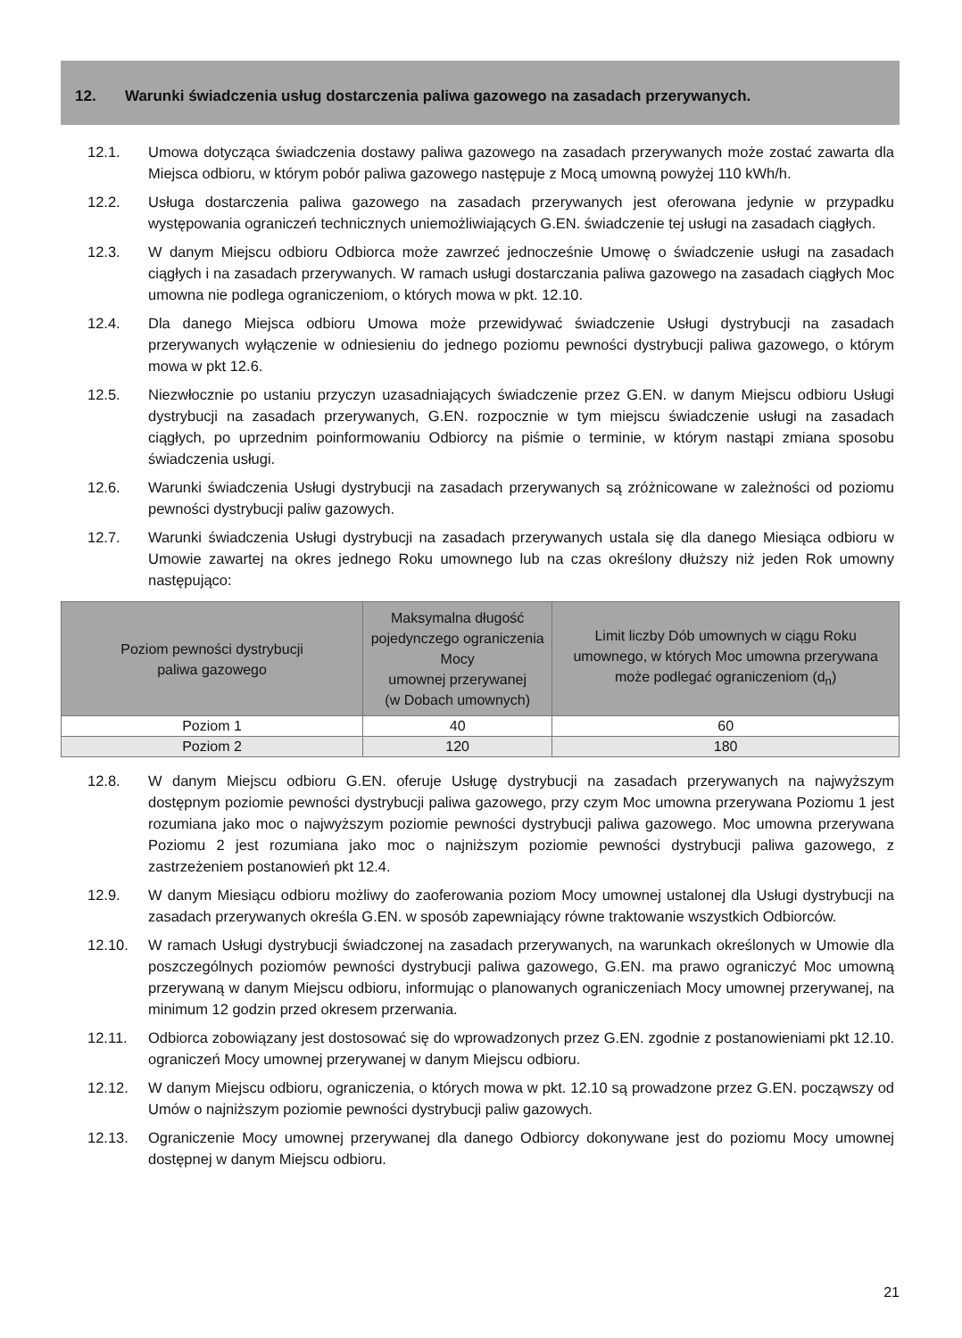12. Warunki świadczenia usług dostarczenia paliwa gazowego na zasadach przerywanych.
12.1. Umowa dotycząca świadczenia dostawy paliwa gazowego na zasadach przerywanych może zostać zawarta dla Miejsca odbioru, w którym pobór paliwa gazowego następuje z Mocą umowną powyżej 110 kWh/h.
12.2. Usługa dostarczenia paliwa gazowego na zasadach przerywanych jest oferowana jedynie w przypadku występowania ograniczeń technicznych uniemożliwiających G.EN. świadczenie tej usługi na zasadach ciągłych.
12.3. W danym Miejscu odbioru Odbiorca może zawrzeć jednocześnie Umowę o świadczenie usługi na zasadach ciągłych i na zasadach przerywanych. W ramach usługi dostarczania paliwa gazowego na zasadach ciągłych Moc umowna nie podlega ograniczeniom, o których mowa w pkt. 12.10.
12.4. Dla danego Miejsca odbioru Umowa może przewidywać świadczenie Usługi dystrybucji na zasadach przerywanych wyłączenie w odniesieniu do jednego poziomu pewności dystrybucji paliwa gazowego, o którym mowa w pkt 12.6.
12.5. Niezwłocznie po ustaniu przyczyn uzasadniających świadczenie przez G.EN. w danym Miejscu odbioru Usługi dystrybucji na zasadach przerywanych, G.EN. rozpocznie w tym miejscu świadczenie usługi na zasadach ciągłych, po uprzednim poinformowaniu Odbiorcy na piśmie o terminie, w którym nastąpi zmiana sposobu świadczenia usługi.
12.6. Warunki świadczenia Usługi dystrybucji na zasadach przerywanych są zróżnicowane w zależności od poziomu pewności dystrybucji paliw gazowych.
12.7. Warunki świadczenia Usługi dystrybucji na zasadach przerywanych ustala się dla danego Miesiąca odbioru w Umowie zawartej na okres jednego Roku umownego lub na czas określony dłuższy niż jeden Rok umowny następująco:
| Poziom pewności dystrybucji paliwa gazowego | Maksymalna długość pojedynczego ograniczenia Mocy umownej przerywanej (w Dobach umownych) | Limit liczby Dób umownych w ciągu Roku umownego, w których Moc umowna przerywana może podlegać ograniczeniom (d<sub>n</sub>) |
| --- | --- | --- |
| Poziom 1 | 40 | 60 |
| Poziom 2 | 120 | 180 |
12.8. W danym Miejscu odbioru G.EN. oferuje Usługę dystrybucji na zasadach przerywanych na najwyższym dostępnym poziomie pewności dystrybucji paliwa gazowego, przy czym Moc umowna przerywana Poziomu 1 jest rozumiana jako moc o najwyższym poziomie pewności dystrybucji paliwa gazowego. Moc umowna przerywana Poziomu 2 jest rozumiana jako moc o najniższym poziomie pewności dystrybucji paliwa gazowego, z zastrzeżeniem postanowień pkt 12.4.
12.9. W danym Miesiącu odbioru możliwy do zaoferowania poziom Mocy umownej ustalonej dla Usługi dystrybucji na zasadach przerywanych określa G.EN. w sposób zapewniający równe traktowanie wszystkich Odbiorców.
12.10. W ramach Usługi dystrybucji świadczonej na zasadach przerywanych, na warunkach określonych w Umowie dla poszczególnych poziomów pewności dystrybucji paliwa gazowego, G.EN. ma prawo ograniczyć Moc umowną przerywaną w danym Miejscu odbioru, informując o planowanych ograniczeniach Mocy umownej przerywanej, na minimum 12 godzin przed okresem przerwania.
12.11. Odbiorca zobowiązany jest dostosować się do wprowadzonych przez G.EN. zgodnie z postanowieniami pkt 12.10. ograniczeń Mocy umownej przerywanej w danym Miejscu odbioru.
12.12. W danym Miejscu odbioru, ograniczenia, o których mowa w pkt. 12.10 są prowadzone przez G.EN. począwszy od Umów o najniższym poziomie pewności dystrybucji paliw gazowych.
12.13. Ograniczenie Mocy umownej przerywanej dla danego Odbiorcy dokonywane jest do poziomu Mocy umownej dostępnej w danym Miejscu odbioru.
21